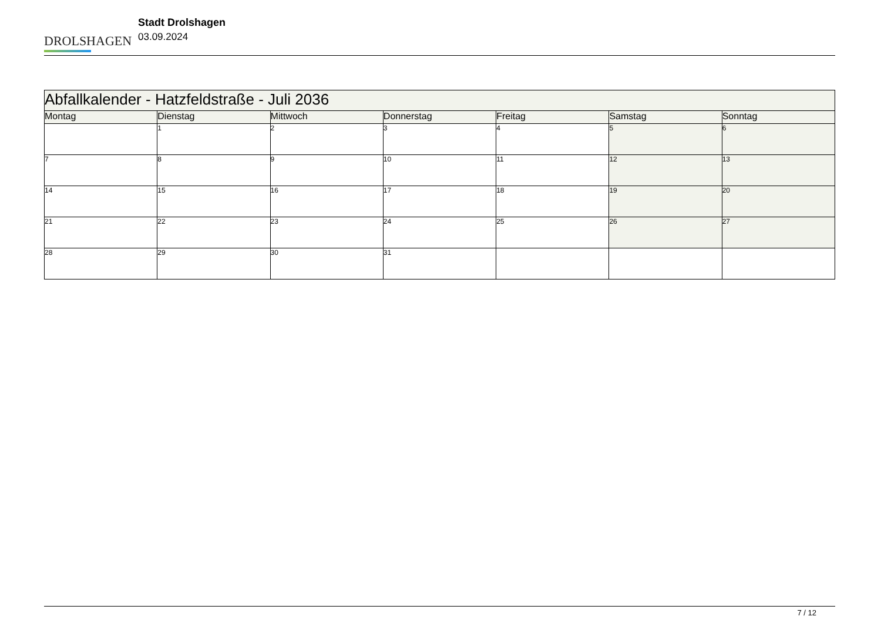DROLSHAGEN
Stadt Drolshagen
03.09.2024
| Abfallkalender - Hatzfeldstraße - Juli 2036 | | | | | | |
| --- | --- | --- | --- | --- | --- | --- |
| Montag | Dienstag | Mittwoch | Donnerstag | Freitag | Samstag | Sonntag |
| | 1 | 2 | 3 | 4 | 5 | 6 |
| 7 | 8 | 9 | 10 | 11 | 12 | 13 |
| 14 | 15 | 16 | 17 | 18 | 19 | 20 |
| 21 | 22 | 23 | 24 | 25 | 26 | 27 |
| 28 | 29 | 30 | 31 | | | |
7 / 12